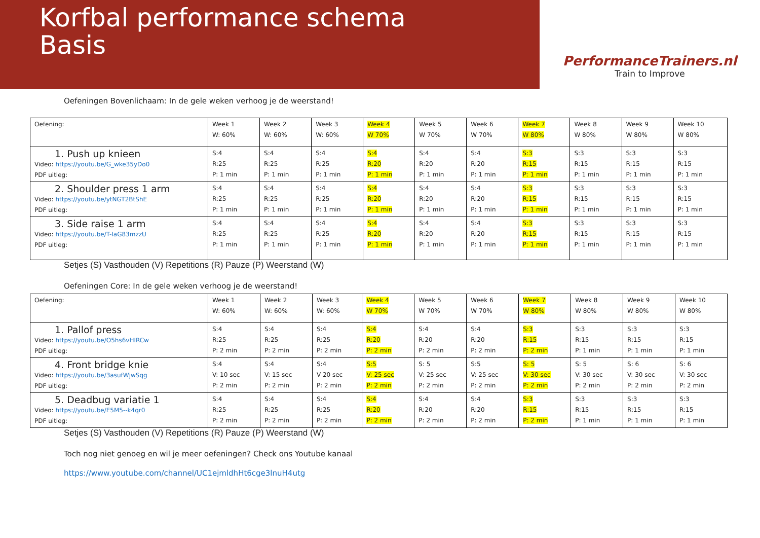Korfbal performance schema
Basis
PerformanceTrainers.nl
Train to Improve
Oefeningen Bovenlichaam: In de gele weken verhoog je de weerstand!
| Oefening: | Week 1 W: 60% | Week 2 W: 60% | Week 3 W: 60% | Week 4 W 70% | Week 5 W 70% | Week 6 W 70% | Week 7 W 80% | Week 8 W 80% | Week 9 W 80% | Week 10 W 80% |
| 1. Push up knieen Video: https://youtu.be/G_wke35yDo0 PDF uitleg: | S:4 R:25 P: 1 min | S:4 R:25 P: 1 min | S:4 R:25 P: 1 min | S:4 R:20 P: 1 min | S:4 R:20 P: 1 min | S:4 R:20 P: 1 min | S:3 R:15 P: 1 min | S:3 R:15 P: 1 min | S:3 R:15 P: 1 min | S:3 R:15 P: 1 min |
| 2. Shoulder press 1 arm Video: https://youtu.be/ytNGT2BtShE PDF uitleg: | S:4 R:25 P: 1 min | S:4 R:25 P: 1 min | S:4 R:25 P: 1 min | S:4 R:20 P: 1 min | S:4 R:20 P: 1 min | S:4 R:20 P: 1 min | S:3 R:15 P: 1 min | S:3 R:15 P: 1 min | S:3 R:15 P: 1 min | S:3 R:15 P: 1 min |
| 3. Side raise 1 arm Video: https://youtu.be/T-IaG83mzzU PDF uitleg: | S:4 R:25 P: 1 min | S:4 R:25 P: 1 min | S:4 R:25 P: 1 min | S:4 R:20 P: 1 min | S:4 R:20 P: 1 min | S:4 R:20 P: 1 min | S:3 R:15 P: 1 min | S:3 R:15 P: 1 min | S:3 R:15 P: 1 min | S:3 R:15 P: 1 min |
Setjes (S) Vasthouden (V) Repetitions (R) Pauze (P) Weerstand (W)
Oefeningen Core: In de gele weken verhoog je de weerstand!
| Oefening: | Week 1 W: 60% | Week 2 W: 60% | Week 3 W: 60% | Week 4 W 70% | Week 5 W 70% | Week 6 W 70% | Week 7 W 80% | Week 8 W 80% | Week 9 W 80% | Week 10 W 80% |
| 1. Pallof press Video: https://youtu.be/O5hs6vHIRCw PDF uitleg: | S:4 R:25 P: 2 min | S:4 R:25 P: 2 min | S:4 R:25 P: 2 min | S:4 R:20 P: 2 min | S:4 R:20 P: 2 min | S:4 R:20 P: 2 min | S:3 R:15 P: 2 min | S:3 R:15 P: 1 min | S:3 R:15 P: 1 min | S:3 R:15 P: 1 min |
| 4. Front bridge knie Video: https://youtu.be/3asufWjwSqg PDF uitleg: | S:4 V: 10 sec P: 2 min | S:4 V: 15 sec P: 2 min | S:4 V 20 sec P: 2 min | S:5 V: 25 sec P: 2 min | S: 5 V: 25 sec P: 2 min | S:5 V: 25 sec P: 2 min | S: 5 V: 30 sec P: 2 min | S: 5 V: 30 sec P: 2 min | S: 6 V: 30 sec P: 2 min | S: 6 V: 30 sec P: 2 min |
| 5. Deadbug variatie 1 Video: https://youtu.be/E5M5--k4qr0 PDF uitleg: | S:4 R:25 P: 2 min | S:4 R:25 P: 2 min | S:4 R:25 P: 2 min | S:4 R:20 P: 2 min | S:4 R:20 P: 2 min | S:4 R:20 P: 2 min | S:3 R:15 P: 2 min | S:3 R:15 P: 1 min | S:3 R:15 P: 1 min | S:3 R:15 P: 1 min |
Setjes (S) Vasthouden (V) Repetitions (R) Pauze (P) Weerstand (W)
Toch nog niet genoeg en wil je meer oefeningen? Check ons Youtube kanaal
https://www.youtube.com/channel/UC1ejmldhHt6cge3lnuH4utg